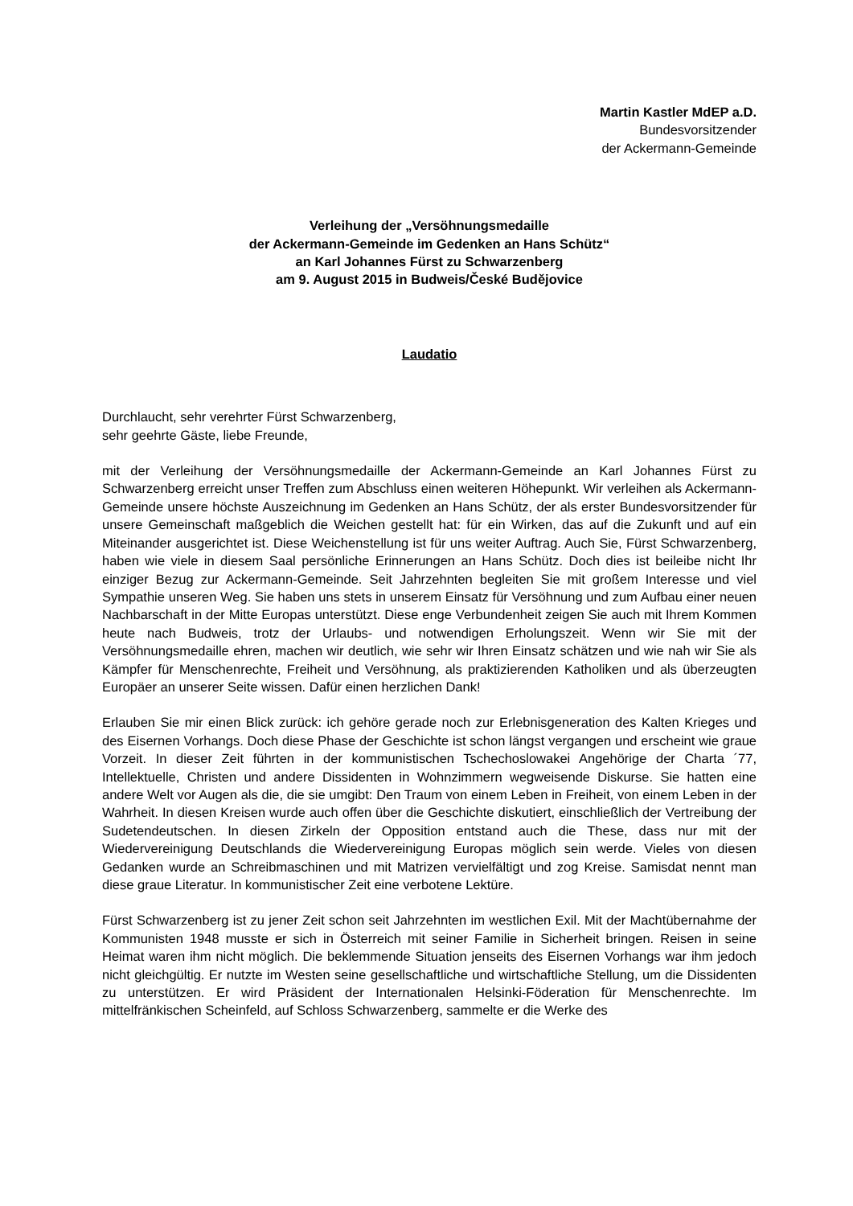Martin Kastler MdEP a.D.
Bundesvorsitzender
der Ackermann-Gemeinde
Verleihung der „Versöhnungsmedaille
der Ackermann-Gemeinde im Gedenken an Hans Schütz“
an Karl Johannes Fürst zu Schwarzenberg
am 9. August 2015 in Budweis/České Budějovice
Laudatio
Durchlaucht, sehr verehrter Fürst Schwarzenberg,
sehr geehrte Gäste, liebe Freunde,
mit der Verleihung der Versöhnungsmedaille der Ackermann-Gemeinde an Karl Johannes Fürst zu Schwarzenberg erreicht unser Treffen zum Abschluss einen weiteren Höhepunkt. Wir verleihen als Ackermann-Gemeinde unsere höchste Auszeichnung im Gedenken an Hans Schütz, der als erster Bundesvorsitzender für unsere Gemeinschaft maßgeblich die Weichen gestellt hat: für ein Wirken, das auf die Zukunft und auf ein Miteinander ausgerichtet ist. Diese Weichenstellung ist für uns weiter Auftrag. Auch Sie, Fürst Schwarzenberg, haben wie viele in diesem Saal persönliche Erinnerungen an Hans Schütz. Doch dies ist beileibe nicht Ihr einziger Bezug zur Ackermann-Gemeinde. Seit Jahrzehnten begleiten Sie mit großem Interesse und viel Sympathie unseren Weg. Sie haben uns stets in unserem Einsatz für Versöhnung und zum Aufbau einer neuen Nachbarschaft in der Mitte Europas unterstützt. Diese enge Verbundenheit zeigen Sie auch mit Ihrem Kommen heute nach Budweis, trotz der Urlaubs- und notwendigen Erholungszeit. Wenn wir Sie mit der Versöhnungsmedaille ehren, machen wir deutlich, wie sehr wir Ihren Einsatz schätzen und wie nah wir Sie als Kämpfer für Menschenrechte, Freiheit und Versöhnung, als praktizierenden Katholiken und als überzeugten Europäer an unserer Seite wissen. Dafür einen herzlichen Dank!
Erlauben Sie mir einen Blick zurück: ich gehöre gerade noch zur Erlebnisgeneration des Kalten Krieges und des Eisernen Vorhangs. Doch diese Phase der Geschichte ist schon längst vergangen und erscheint wie graue Vorzeit. In dieser Zeit führten in der kommunistischen Tschechoslowakei Angehörige der Charta ´77, Intellektuelle, Christen und andere Dissidenten in Wohnzimmern wegweisende Diskurse. Sie hatten eine andere Welt vor Augen als die, die sie umgibt: Den Traum von einem Leben in Freiheit, von einem Leben in der Wahrheit. In diesen Kreisen wurde auch offen über die Geschichte diskutiert, einschließlich der Vertreibung der Sudetendeutschen. In diesen Zirkeln der Opposition entstand auch die These, dass nur mit der Wiedervereinigung Deutschlands die Wiedervereinigung Europas möglich sein werde. Vieles von diesen Gedanken wurde an Schreibmaschinen und mit Matrizen vervielfältigt und zog Kreise. Samisdat nennt man diese graue Literatur. In kommunistischer Zeit eine verbotene Lektüre.
Fürst Schwarzenberg ist zu jener Zeit schon seit Jahrzehnten im westlichen Exil. Mit der Machtübernahme der Kommunisten 1948 musste er sich in Österreich mit seiner Familie in Sicherheit bringen. Reisen in seine Heimat waren ihm nicht möglich. Die beklemmende Situation jenseits des Eisernen Vorhangs war ihm jedoch nicht gleichgültig. Er nutzte im Westen seine gesellschaftliche und wirtschaftliche Stellung, um die Dissidenten zu unterstützen. Er wird Präsident der Internationalen Helsinki-Föderation für Menschenrechte. Im mittelfränkischen Scheinfeld, auf Schloss Schwarzenberg, sammelte er die Werke des